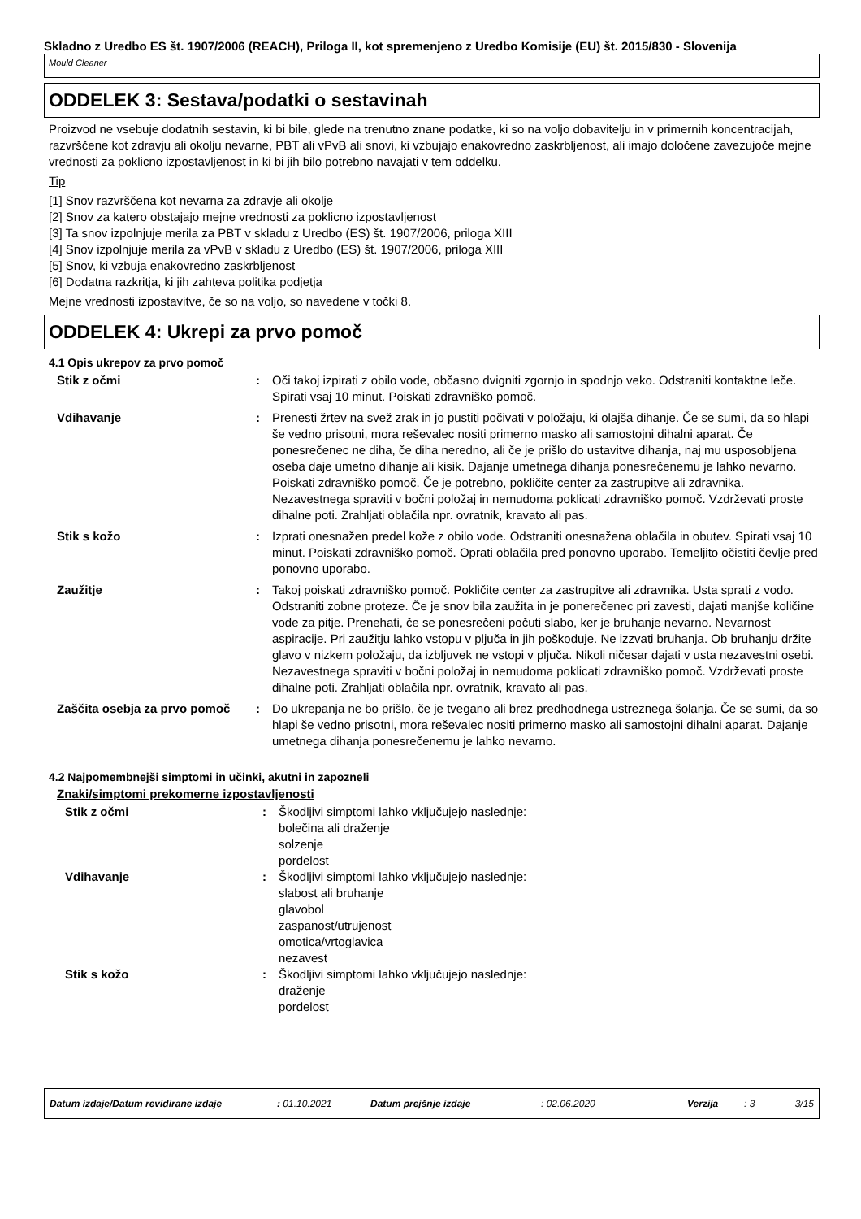Skladno z Uredbo ES št. 1907/2006 (REACH), Priloga II, kot spremenjeno z Uredbo Komisije (EU) št. 2015/830 - Slovenija
Mould Cleaner
ODDELEK 3: Sestava/podatki o sestavinah
Proizvod ne vsebuje dodatnih sestavin, ki bi bile, glede na trenutno znane podatke, ki so na voljo dobavitelju in v primernih koncentracijah, razvrščene kot zdravju ali okolju nevarne, PBT ali vPvB ali snovi, ki vzbujajo enakovredno zaskrbljenost, ali imajo določene zavezujoče mejne vrednosti za poklicno izpostavljenost in ki bi jih bilo potrebno navajati v tem oddelku.
Tip
[1] Snov razvrščena kot nevarna za zdravje ali okolje
[2] Snov za katero obstajajo mejne vrednosti za poklicno izpostavljenost
[3] Ta snov izpolnjuje merila za PBT v skladu z Uredbo (ES) št. 1907/2006, priloga XIII
[4] Snov izpolnjuje merila za vPvB v skladu z Uredbo (ES) št. 1907/2006, priloga XIII
[5] Snov, ki vzbuja enakovredno zaskrbljenost
[6] Dodatna razkritja, ki jih zahteva politika podjetja
Mejne vrednosti izpostavitve, če so na voljo, so navedene v točki 8.
ODDELEK 4: Ukrepi za prvo pomoč
4.1 Opis ukrepov za prvo pomoč
Stik z očmi : Oči takoj izpirati z obilo vode, občasno dvigniti zgornjo in spodnjo veko. Odstraniti kontaktne leče. Spirati vsaj 10 minut. Poiskati zdravniško pomoč.
Vdihavanje : Prenesti žrtev na svež zrak in jo pustiti počivati v položaju, ki olajša dihanje. Če se sumi, da so hlapi še vedno prisotni, mora reševalec nositi primerno masko ali samostojni dihalni aparat. Če ponesrečenec ne diha, če diha neredno, ali če je prišlo do ustavitve dihanja, naj mu usposobljena oseba daje umetno dihanje ali kisik. Dajanje umetnega dihanja ponesrečenemu je lahko nevarno. Poiskati zdravniško pomoč. Če je potrebno, pokličite center za zastrupitve ali zdravnika. Nezavestnega spraviti v bočni položaj in nemudoma poklicati zdravniško pomoč. Vzdrževati proste dihalne poti. Zrahljati oblačila npr. ovratnik, kravato ali pas.
Stik s kožo : Izprati onesnažen predel kože z obilo vode. Odstraniti onesnažena oblačila in obutev. Spirati vsaj 10 minut. Poiskati zdravniško pomoč. Oprati oblačila pred ponovno uporabo. Temeljito očistiti čevlje pred ponovno uporabo.
Zaužitje : Takoj poiskati zdravniško pomoč. Pokličite center za zastrupitve ali zdravnika. Usta sprati z vodo. Odstraniti zobne proteze. Če je snov bila zaužita in je ponerečenec pri zavesti, dajati manjše količine vode za pitje. Prenehati, če se ponesrečeni počuti slabo, ker je bruhanje nevarno. Nevarnost aspiracije. Pri zaužitju lahko vstopu v pljuča in jih poškoduje. Ne izzvati bruhanja. Ob bruhanju držite glavo v nizkem položaju, da izbljuvek ne vstopi v pljuča. Nikoli ničesar dajati v usta nezavestni osebi. Nezavestnega spraviti v bočni položaj in nemudoma poklicati zdravniško pomoč. Vzdrževati proste dihalne poti. Zrahljati oblačila npr. ovratnik, kravato ali pas.
Zaščita osebja za prvo pomoč
: Do ukrepanja ne bo prišlo, če je tvegano ali brez predhodnega ustreznega šolanja. Če se sumi, da so hlapi še vedno prisotni, mora reševalec nositi primerno masko ali samostojni dihalni aparat. Dajanje umetnega dihanja ponesrečenemu je lahko nevarno.
4.2 Najpomembnejši simptomi in učinki, akutni in zapozneli
Znaki/simptomi prekomerne izpostavljenosti
Stik z očmi : Škodljivi simptomi lahko vključujejo naslednje:
bolečina ali draženje
solzenje
pordelost
Vdihavanje : Škodljivi simptomi lahko vključujejo naslednje:
slabost ali bruhanje
glavobol
zaspanost/utrujenost
omotica/vrtoglavica
nezavest
Stik s kožo : Škodljivi simptomi lahko vključujejo naslednje:
draženje
pordelost
Datum izdaje/Datum revidirane izdaje: 01.10.2021 Datum prejšnje izdaje: 02.06.2020 Verzija: 3 3/15